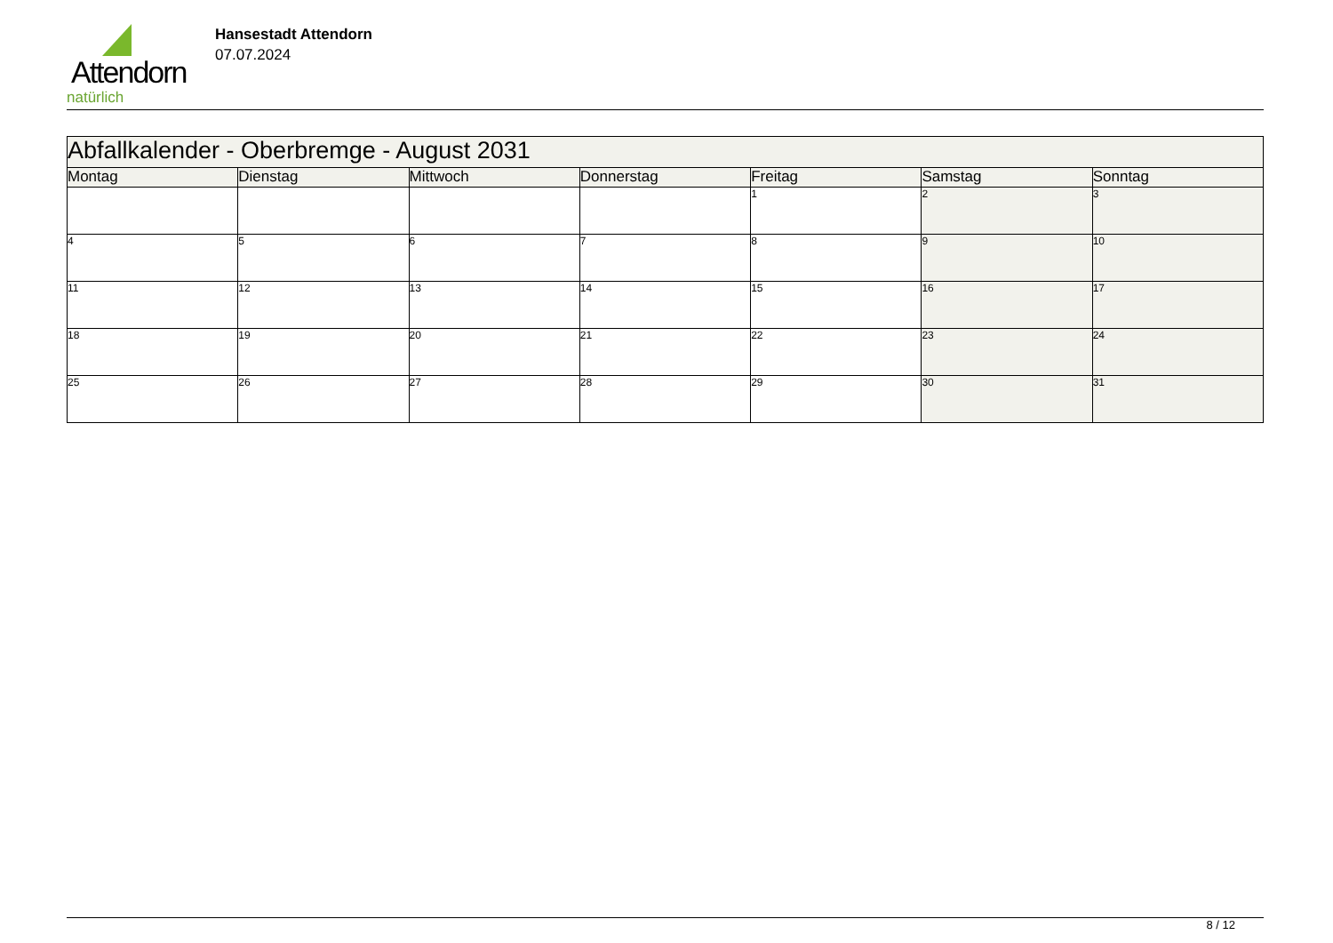Attendorn
natürlich
Hansestadt Attendorn
07.07.2024
| Abfallkalender - Oberbremge - August 2031 | | | | | | |
| Montag | Dienstag | Mittwoch | Donnerstag | Freitag | Samstag | Sonntag |
| | | | | 1 | 2 | 3 |
| 4 | 5 | 6 | 7 | 8 | 9 | 10 |
| 11 | 12 | 13 | 14 | 15 | 16 | 17 |
| 18 | 19 | 20 | 21 | 22 | 23 | 24 |
| 25 | 26 | 27 | 28 | 29 | 30 | 31 |
8 / 12